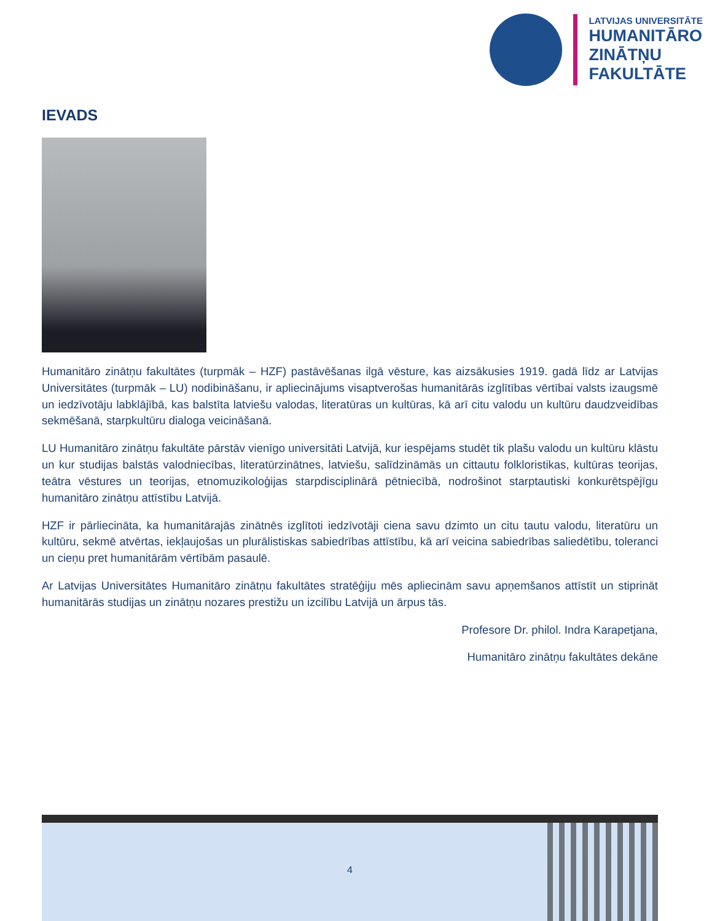LATVIJAS UNIVERSITĀTE
HUMANITĀRO
ZINĀTŅU
FAKULTĀTE
IEVADS
Humanitāro zinātņu fakultātes (turpmāk – HZF) pastāvēšanas ilgā vēsture, kas aizsākusies 1919. gadā līdz ar Latvijas Universitātes (turpmāk – LU) nodibināšanu, ir apliecinājums visaptverošas humanitārās izglītības vērtībai valsts izaugsmē un iedzīvotāju labklājībā, kas balstīta latviešu valodas, literatūras un kultūras, kā arī citu valodu un kultūru daudzveidības sekmēšanā, starpkultūru dialoga veicināšanā.
LU Humanitāro zinātņu fakultāte pārstāv vienīgo universitāti Latvijā, kur iespējams studēt tik plašu valodu un kultūru klāstu un kur studijas balstās valodniecības, literatūrzinātnes, latviešu, salīdzināmās un cittautu folkloristikas, kultūras teorijas, teātra vēstures un teorijas, etnomuzikoloģijas starpdisciplinārā pētniecībā, nodrošinot starptautiski konkurētspējīgu humanitāro zinātņu attīstību Latvijā.
HZF ir pārliecināta, ka humanitārajās zinātnēs izglītoti iedzīvotāji ciena savu dzimto un citu tautu valodu, literatūru un kultūru, sekmē atvērtas, iekļaujošas un plurālistiskas sabiedrības attīstību, kā arī veicina sabiedrības saliedētību, toleranci un cieņu pret humanitārām vērtībām pasaulē.
Ar Latvijas Universitātes Humanitāro zinātņu fakultātes stratēģiju mēs apliecinām savu apņemšanos attīstīt un stiprināt humanitārās studijas un zinātņu nozares prestižu un izcilību Latvijā un ārpus tās.
Profesore Dr. philol. Indra Karapetjana,
Humanitāro zinātņu fakultātes dekāne
4